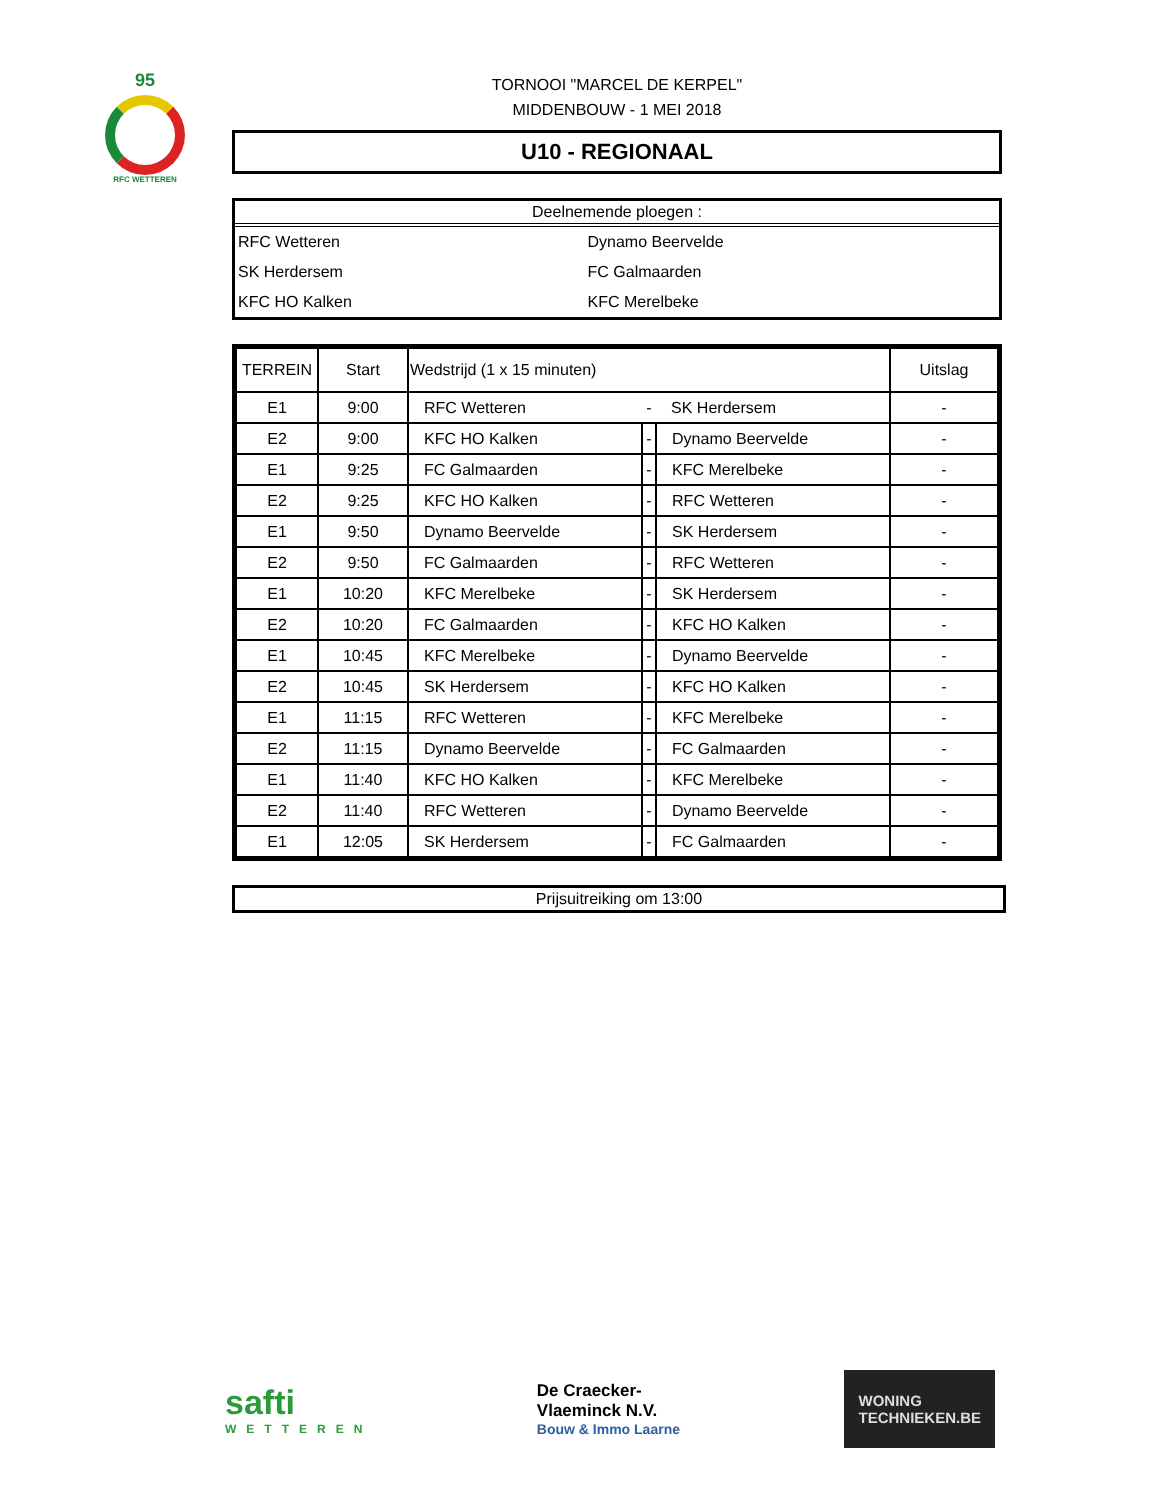95
RFC WETTEREN
TORNOOI "MARCEL DE KERPEL"
MIDDENBOUW - 1 MEI 2018
U10 - REGIONAAL
Deelnemende ploegen :
| RFC Wetteren | Dynamo Beervelde |
| SK Herdersem | FC Galmaarden |
| KFC HO Kalken | KFC Merelbeke |
| TERREIN | Start | Wedstrijd (1 x 15 minuten) | | | Uitslag |
| --- | --- | --- | --- | --- | --- |
| E1 | 9:00 | RFC Wetteren | - | SK Herdersem | - |
| E2 | 9:00 | KFC HO Kalken | - | Dynamo Beervelde | - |
| E1 | 9:25 | FC Galmaarden | - | KFC Merelbeke | - |
| E2 | 9:25 | KFC HO Kalken | - | RFC Wetteren | - |
| E1 | 9:50 | Dynamo Beervelde | - | SK Herdersem | - |
| E2 | 9:50 | FC Galmaarden | - | RFC Wetteren | - |
| E1 | 10:20 | KFC Merelbeke | - | SK Herdersem | - |
| E2 | 10:20 | FC Galmaarden | - | KFC HO Kalken | - |
| E1 | 10:45 | KFC Merelbeke | - | Dynamo Beervelde | - |
| E2 | 10:45 | SK Herdersem | - | KFC HO Kalken | - |
| E1 | 11:15 | RFC Wetteren | - | KFC Merelbeke | - |
| E2 | 11:15 | Dynamo Beervelde | - | FC Galmaarden | - |
| E1 | 11:40 | KFC HO Kalken | - | KFC Merelbeke | - |
| E2 | 11:40 | RFC Wetteren | - | Dynamo Beervelde | - |
| E1 | 12:05 | SK Herdersem | - | FC Galmaarden | - |
Prijsuitreiking om 13:00
safti
WETTEREN
De Craecker-
Vlaeminck N.V.
Bouw & Immo Laarne
WONING
TECHNIEKEN.BE